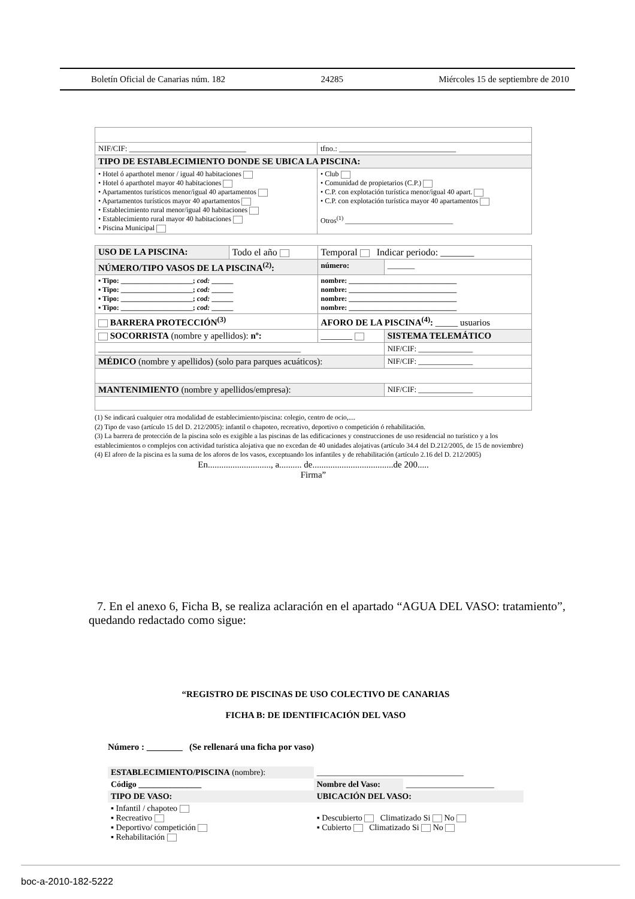Boletín Oficial de Canarias núm. 182 24285 Miércoles 15 de septiembre de 2010
| NIF/CIF: ______________________________ | tfno.: ______________________________ |
| TIPO DE ESTABLECIMIENTO DONDE SE UBICA LA PISCINA: | |
| • Hotel ó aparthotel menor / igual 40 habitaciones • Hotel ó aparthotel mayor 40 habitaciones • Apartamentos turísticos menor/igual 40 apartamentos • Apartamentos turísticos mayor 40 apartamentos • Establecimiento rural menor/igual 40 habitaciones • Establecimiento rural mayor 40 habitaciones • Piscina Municipal | • Club • Comunidad de propietarios (C.P.) • C.P. con explotación turística menor/igual 40 apart. • C.P. con explotación turística mayor 40 apartamentos Otros<sup>(1)</sup> ______________________________ |
| USO DE LA PISCINA: | Todo el año | Temporal Indicar periodo: _______ | |
| NÚMERO/TIPO VASOS DE LA PISCINA<sup>(2)</sup>: | | número: | _______ |
| ▪ Tipo: ____________________; cod: ______ ▪ Tipo: ____________________; cod: ______ ▪ Tipo: ____________________; cod: ______ ▪ Tipo: ____________________; cod: ______ | | nombre: ______________________________ nombre: ______________________________ nombre: ______________________________ nombre: ______________________________ | |
| BARRERA PROTECCIÓN<sup>(3)</sup> | | AFORO DE LA PISCINA<sup>(4)</sup>: _____ usuarios | |
| SOCORRISTA (nombre y apellidos): nº: | | _______ | SISTEMA TELEMÁTICO |
| ____________________________________________________ | | | NIF/CIF: ______________ |
| MÉDICO (nombre y apellidos) (solo para parques acuáticos): | | | NIF/CIF: ______________ |
| MANTENIMIENTO (nombre y apellidos/empresa): | | | NIF/CIF: ______________ |
(1) Se indicará cualquier otra modalidad de establecimiento/piscina: colegio, centro de ocio,....
(2) Tipo de vaso (artículo 15 del D. 212/2005): infantil o chapoteo, recreativo, deportivo o competición ó rehabilitación.
(3) La barrera de protección de la piscina solo es exigible a las piscinas de las edificaciones y construcciones de uso residencial no turístico y a los establecimientos o complejos con actividad turística alojativa que no excedan de 40 unidades alojativas (artículo 34.4 del D.212/2005, de 15 de noviembre)
(4) El aforo de la piscina es la suma de los aforos de los vasos, exceptuando los infantiles y de rehabilitación (artículo 2.16 del D. 212/2005)
En............................, a.......... de....................................de 200.....
Firma”
7. En el anexo 6, Ficha B, se realiza aclaración en el apartado “AGUA DEL VASO: tratamiento”, quedando redactado como sigue:
“REGISTRO DE PISCINAS DE USO COLECTIVO DE CANARIAS
FICHA B: DE IDENTIFICACIÓN DEL VASO
Número : ________ (Se rellenará una ficha por vaso)
| ESTABLECIMIENTO/PISCINA (nombre): | ___________________________________ | |
| Código _______________ | Nombre del Vaso: | _____________________ |
| TIPO DE VASO: | UBICACIÓN DEL VASO: | |
| ▪ Infantil / chapoteo ▪ Recreativo ▪ Deportivo/ competición ▪ Rehabilitación | ▪ Descubierto Climatizado Si No ▪ Cubierto Climatizado Si No | |
boc-a-2010-182-5222